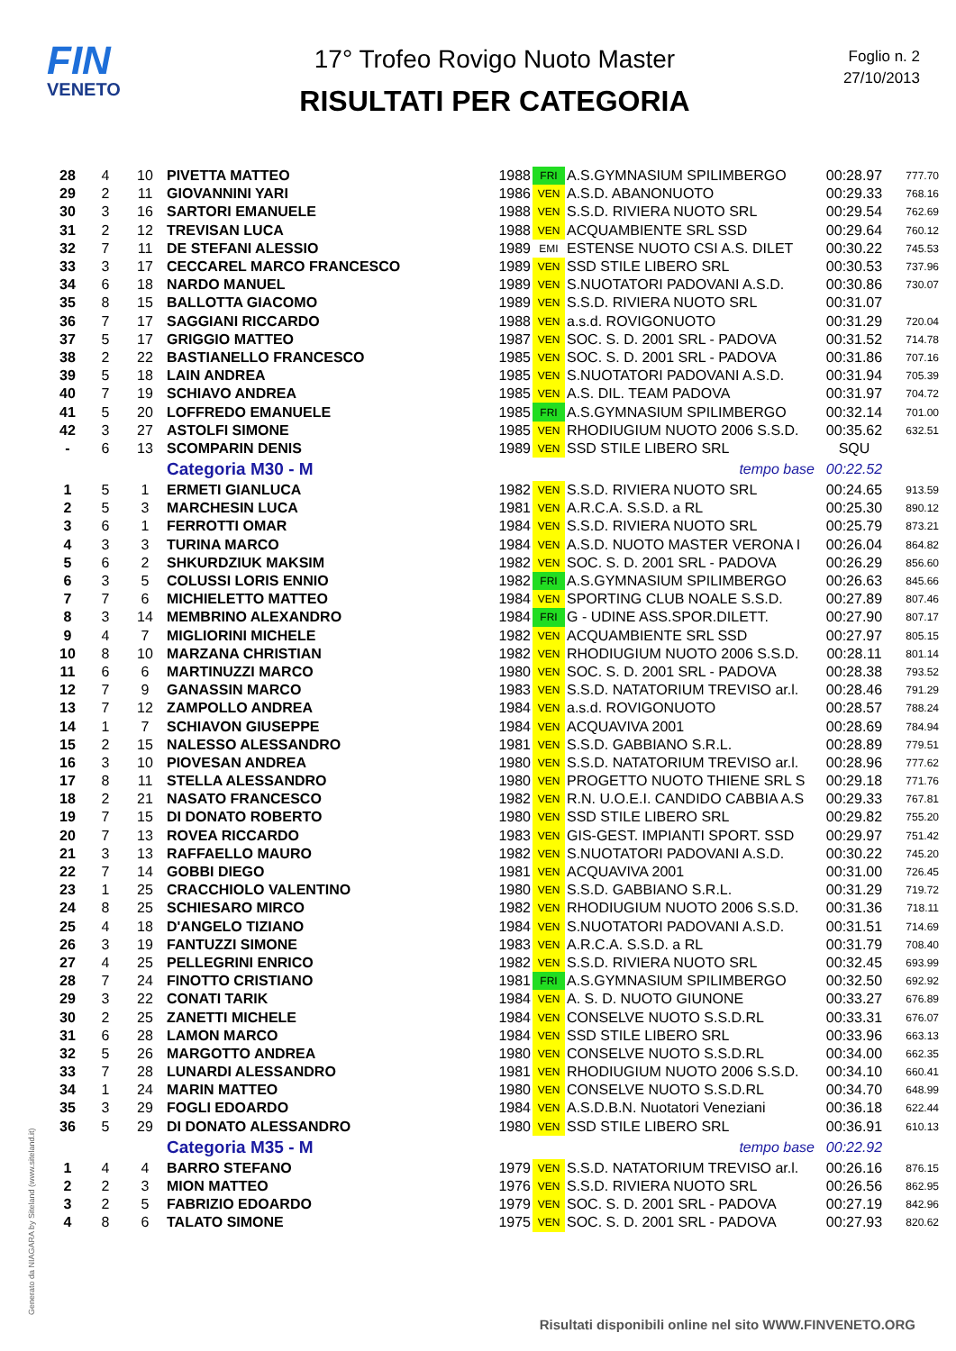FIN
VENETO
17° Trofeo Rovigo Nuoto Master
RISULTATI PER CATEGORIA
Foglio n. 2
27/10/2013
| 28 | 4 | 10 | PIVETTA MATTEO | 1988 | FRI | A.S.GYMNASIUM SPILIMBERGO | 00:28.97 | 777.70 |
| 29 | 2 | 11 | GIOVANNINI YARI | 1986 | VEN | A.S.D. ABANONUOTO | 00:29.33 | 768.16 |
| 30 | 3 | 16 | SARTORI EMANUELE | 1988 | VEN | S.S.D. RIVIERA NUOTO SRL | 00:29.54 | 762.69 |
| 31 | 2 | 12 | TREVISAN LUCA | 1988 | VEN | ACQUAMBIENTE SRL SSD | 00:29.64 | 760.12 |
| 32 | 7 | 11 | DE STEFANI ALESSIO | 1989 | EMI | ESTENSE NUOTO CSI A.S. DILET | 00:30.22 | 745.53 |
| 33 | 3 | 17 | CECCAREL MARCO FRANCESCO | 1989 | VEN | SSD STILE LIBERO SRL | 00:30.53 | 737.96 |
| 34 | 6 | 18 | NARDO MANUEL | 1989 | VEN | S.NUOTATORI PADOVANI A.S.D. | 00:30.86 | 730.07 |
| 35 | 8 | 15 | BALLOTTA GIACOMO | 1989 | VEN | S.S.D. RIVIERA NUOTO SRL | 00:31.07 | |
| 36 | 7 | 17 | SAGGIANI RICCARDO | 1988 | VEN | a.s.d. ROVIGONUOTO | 00:31.29 | 720.04 |
| 37 | 5 | 17 | GRIGGIO MATTEO | 1987 | VEN | SOC. S. D. 2001 SRL - PADOVA | 00:31.52 | 714.78 |
| 38 | 2 | 22 | BASTIANELLO FRANCESCO | 1985 | VEN | SOC. S. D. 2001 SRL - PADOVA | 00:31.86 | 707.16 |
| 39 | 5 | 18 | LAIN ANDREA | 1985 | VEN | S.NUOTATORI PADOVANI A.S.D. | 00:31.94 | 705.39 |
| 40 | 7 | 19 | SCHIAVO ANDREA | 1985 | VEN | A.S. DIL. TEAM PADOVA | 00:31.97 | 704.72 |
| 41 | 5 | 20 | LOFFREDO EMANUELE | 1985 | FRI | A.S.GYMNASIUM SPILIMBERGO | 00:32.14 | 701.00 |
| 42 | 3 | 27 | ASTOLFI SIMONE | 1985 | VEN | RHODIUGIUM NUOTO 2006 S.S.D. | 00:35.62 | 632.51 |
| - | 6 | 13 | SCOMPARIN DENIS | 1989 | VEN | SSD STILE LIBERO SRL | SQU | |
| | | | Categoria M30 - M | | | tempo base | 00:22.52 | |
| 1 | 5 | 1 | ERMETI GIANLUCA | 1982 | VEN | S.S.D. RIVIERA NUOTO SRL | 00:24.65 | 913.59 |
| 2 | 5 | 3 | MARCHESIN LUCA | 1981 | VEN | A.R.C.A. S.S.D. a RL | 00:25.30 | 890.12 |
| 3 | 6 | 1 | FERROTTI OMAR | 1984 | VEN | S.S.D. RIVIERA NUOTO SRL | 00:25.79 | 873.21 |
| 4 | 3 | 3 | TURINA MARCO | 1984 | VEN | A.S.D. NUOTO MASTER VERONA I | 00:26.04 | 864.82 |
| 5 | 6 | 2 | SHKURDZIUK MAKSIM | 1982 | VEN | SOC. S. D. 2001 SRL - PADOVA | 00:26.29 | 856.60 |
| 6 | 3 | 5 | COLUSSI LORIS ENNIO | 1982 | FRI | A.S.GYMNASIUM SPILIMBERGO | 00:26.63 | 845.66 |
| 7 | 7 | 6 | MICHIELETTO MATTEO | 1984 | VEN | SPORTING CLUB NOALE S.S.D. | 00:27.89 | 807.46 |
| 8 | 3 | 14 | MEMBRINO ALEXANDRO | 1984 | FRI | G - UDINE ASS.SPOR.DILETT. | 00:27.90 | 807.17 |
| 9 | 4 | 7 | MIGLIORINI MICHELE | 1982 | VEN | ACQUAMBIENTE SRL SSD | 00:27.97 | 805.15 |
| 10 | 8 | 10 | MARZANA CHRISTIAN | 1982 | VEN | RHODIUGIUM NUOTO 2006 S.S.D. | 00:28.11 | 801.14 |
| 11 | 6 | 6 | MARTINUZZI MARCO | 1980 | VEN | SOC. S. D. 2001 SRL - PADOVA | 00:28.38 | 793.52 |
| 12 | 7 | 9 | GANASSIN MARCO | 1983 | VEN | S.S.D. NATATORIUM TREVISO ar.l. | 00:28.46 | 791.29 |
| 13 | 7 | 12 | ZAMPOLLO ANDREA | 1984 | VEN | a.s.d. ROVIGONUOTO | 00:28.57 | 788.24 |
| 14 | 1 | 7 | SCHIAVON GIUSEPPE | 1984 | VEN | ACQUAVIVA 2001 | 00:28.69 | 784.94 |
| 15 | 2 | 15 | NALESSO ALESSANDRO | 1981 | VEN | S.S.D. GABBIANO S.R.L. | 00:28.89 | 779.51 |
| 16 | 3 | 10 | PIOVESAN ANDREA | 1980 | VEN | S.S.D. NATATORIUM TREVISO ar.l. | 00:28.96 | 777.62 |
| 17 | 8 | 11 | STELLA ALESSANDRO | 1980 | VEN | PROGETTO NUOTO THIENE SRL S | 00:29.18 | 771.76 |
| 18 | 2 | 21 | NASATO FRANCESCO | 1982 | VEN | R.N. U.O.E.I. CANDIDO CABBIA A.S | 00:29.33 | 767.81 |
| 19 | 7 | 15 | DI DONATO ROBERTO | 1980 | VEN | SSD STILE LIBERO SRL | 00:29.82 | 755.20 |
| 20 | 7 | 13 | ROVEA RICCARDO | 1983 | VEN | GIS-GEST. IMPIANTI SPORT. SSD | 00:29.97 | 751.42 |
| 21 | 3 | 13 | RAFFAELLO MAURO | 1982 | VEN | S.NUOTATORI PADOVANI A.S.D. | 00:30.22 | 745.20 |
| 22 | 7 | 14 | GOBBI DIEGO | 1981 | VEN | ACQUAVIVA 2001 | 00:31.00 | 726.45 |
| 23 | 1 | 25 | CRACCHIOLO VALENTINO | 1980 | VEN | S.S.D. GABBIANO S.R.L. | 00:31.29 | 719.72 |
| 24 | 8 | 25 | SCHIESARO MIRCO | 1982 | VEN | RHODIUGIUM NUOTO 2006 S.S.D. | 00:31.36 | 718.11 |
| 25 | 4 | 18 | D'ANGELO TIZIANO | 1984 | VEN | S.NUOTATORI PADOVANI A.S.D. | 00:31.51 | 714.69 |
| 26 | 3 | 19 | FANTUZZI SIMONE | 1983 | VEN | A.R.C.A. S.S.D. a RL | 00:31.79 | 708.40 |
| 27 | 4 | 25 | PELLEGRINI ENRICO | 1982 | VEN | S.S.D. RIVIERA NUOTO SRL | 00:32.45 | 693.99 |
| 28 | 7 | 24 | FINOTTO CRISTIANO | 1981 | FRI | A.S.GYMNASIUM SPILIMBERGO | 00:32.50 | 692.92 |
| 29 | 3 | 22 | CONATI TARIK | 1984 | VEN | A. S. D. NUOTO GIUNONE | 00:33.27 | 676.89 |
| 30 | 2 | 25 | ZANETTI MICHELE | 1984 | VEN | CONSELVE NUOTO S.S.D.RL | 00:33.31 | 676.07 |
| 31 | 6 | 28 | LAMON MARCO | 1984 | VEN | SSD STILE LIBERO SRL | 00:33.96 | 663.13 |
| 32 | 5 | 26 | MARGOTTO ANDREA | 1980 | VEN | CONSELVE NUOTO S.S.D.RL | 00:34.00 | 662.35 |
| 33 | 7 | 28 | LUNARDI ALESSANDRO | 1981 | VEN | RHODIUGIUM NUOTO 2006 S.S.D. | 00:34.10 | 660.41 |
| 34 | 1 | 24 | MARIN MATTEO | 1980 | VEN | CONSELVE NUOTO S.S.D.RL | 00:34.70 | 648.99 |
| 35 | 3 | 29 | FOGLI EDOARDO | 1984 | VEN | A.S.D.B.N. Nuotatori Veneziani | 00:36.18 | 622.44 |
| 36 | 5 | 29 | DI DONATO ALESSANDRO | 1980 | VEN | SSD STILE LIBERO SRL | 00:36.91 | 610.13 |
| | | | Categoria M35 - M | | | tempo base | 00:22.92 | |
| 1 | 4 | 4 | BARRO STEFANO | 1979 | VEN | S.S.D. NATATORIUM TREVISO ar.l. | 00:26.16 | 876.15 |
| 2 | 2 | 3 | MION MATTEO | 1976 | VEN | S.S.D. RIVIERA NUOTO SRL | 00:26.56 | 862.95 |
| 3 | 2 | 5 | FABRIZIO EDOARDO | 1979 | VEN | SOC. S. D. 2001 SRL - PADOVA | 00:27.19 | 842.96 |
| 4 | 8 | 6 | TALATO SIMONE | 1975 | VEN | SOC. S. D. 2001 SRL - PADOVA | 00:27.93 | 820.62 |
Generato da NIAGARA by Siteland (www.siteland.it)
Risultati disponibili online nel sito WWW.FINVENETO.ORG